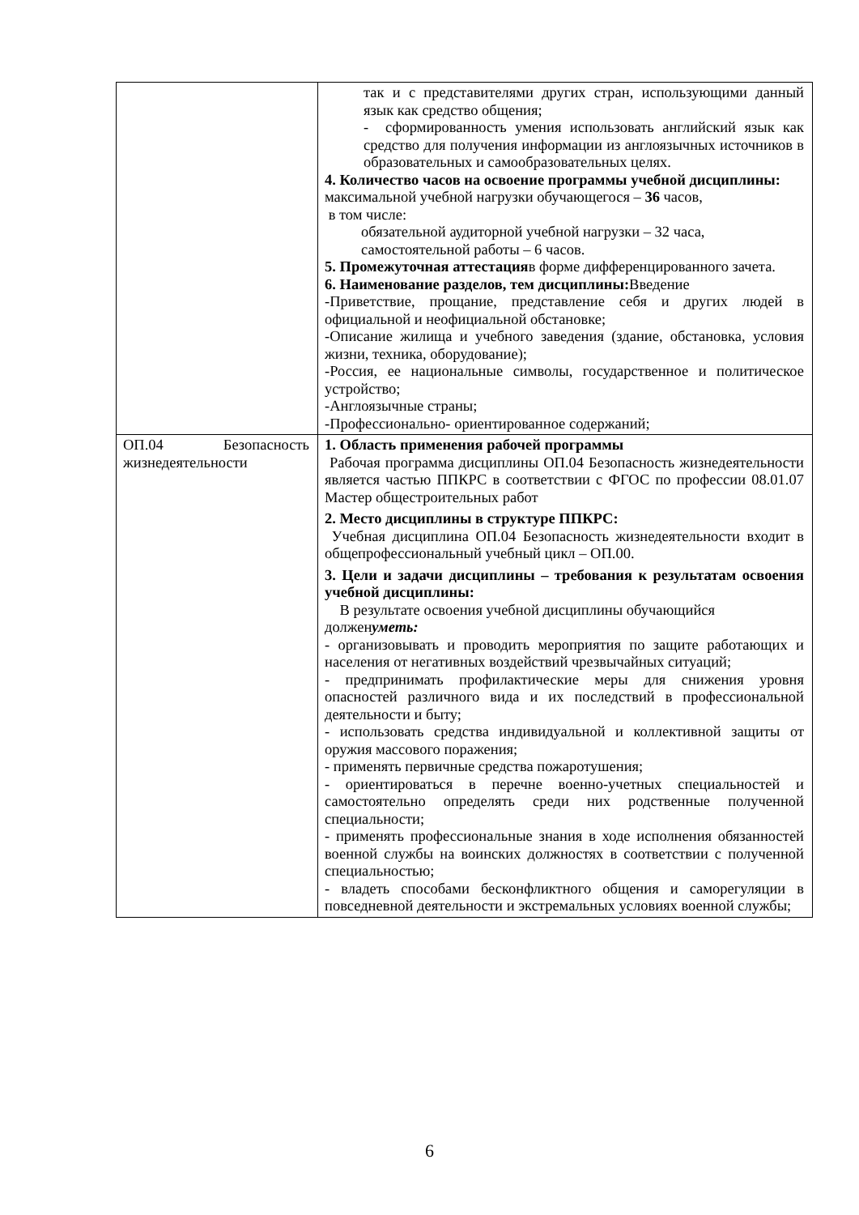| | так и с представителями других стран, использующими данный язык как средство общения; - сформированность умения использовать английский язык как средство для получения информации из англоязычных источников в образовательных и самообразовательных целях. 4. Количество часов на освоение программы учебной дисциплины: максимальной учебной нагрузки обучающегося – 36 часов, в том числе: обязательной аудиторной учебной нагрузки – 32 часа, самостоятельной работы – 6 часов. 5. Промежуточная аттестация в форме дифференцированного зачета. 6. Наименование разделов, тем дисциплины: Введение -Приветствие, прощание, представление себя и других людей в официальной и неофициальной обстановке; -Описание жилища и учебного заведения (здание, обстановка, условия жизни, техника, оборудование); -Россия, ее национальные символы, государственное и политическое устройство; -Англоязычные страны; -Профессионально- ориентированное содержаний; |
| ОП.04 Безопасность жизнедеятельности | 1. Область применения рабочей программы Рабочая программа дисциплины ОП.04 Безопасность жизнедеятельности является частью ППКРС в соответствии с ФГОС по профессии 08.01.07 Мастер общестроительных работ 2. Место дисциплины в структуре ППКРС: Учебная дисциплина ОП.04 Безопасность жизнедеятельности входит в общепрофессиональный учебный цикл – ОП.00. 3. Цели и задачи дисциплины – требования к результатам освоения учебной дисциплины: В результате освоения учебной дисциплины обучающийся должен уметь: - организовывать и проводить мероприятия по защите работающих и населения от негативных воздействий чрезвычайных ситуаций; - предпринимать профилактические меры для снижения уровня опасностей различного вида и их последствий в профессиональной деятельности и быту; - использовать средства индивидуальной и коллективной защиты от оружия массового поражения; - применять первичные средства пожаротушения; - ориентироваться в перечне военно-учетных специальностей и самостоятельно определять среди них родственные полученной специальности; - применять профессиональные знания в ходе исполнения обязанностей военной службы на воинских должностях в соответствии с полученной специальностью; - владеть способами бесконфликтного общения и саморегуляции в повседневной деятельности и экстремальных условиях военной службы; |
6